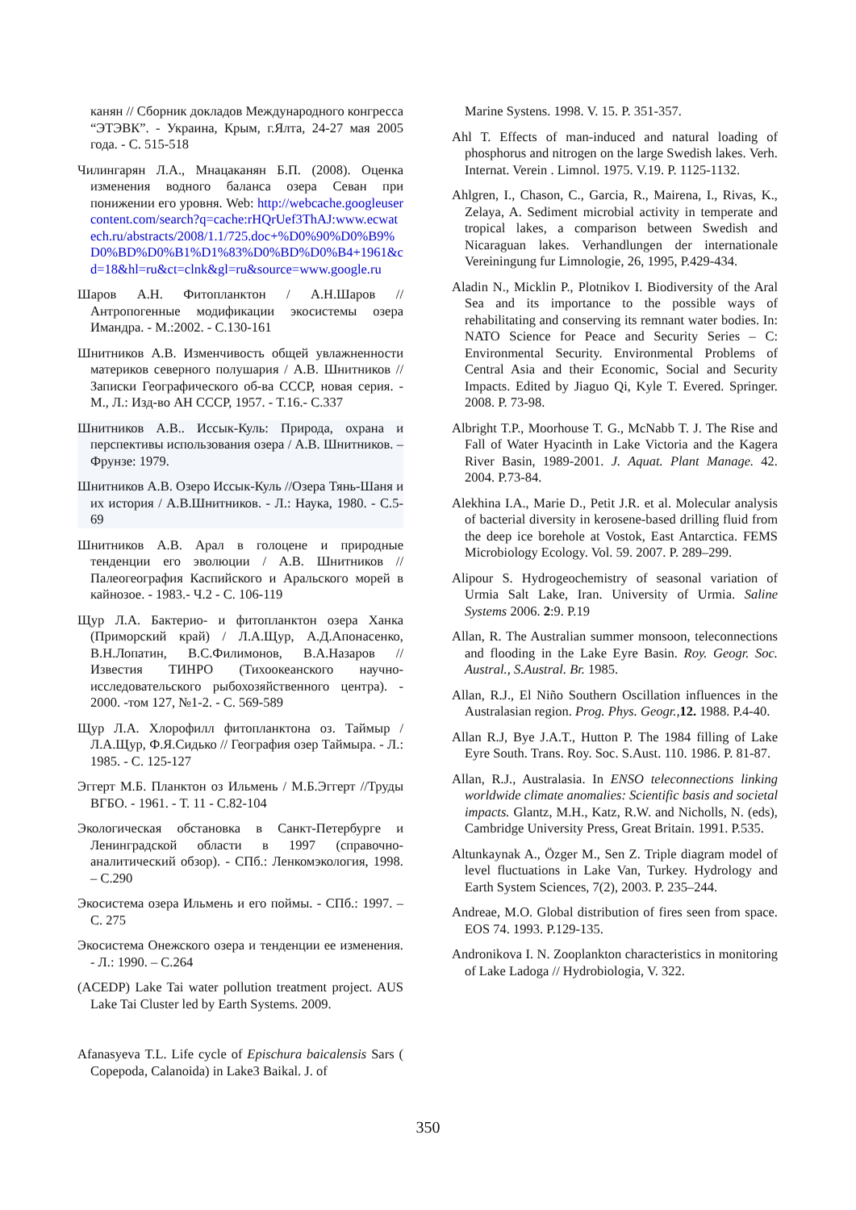канян // Сборник докладов Международного конгресса “ЭТЭВК”. - Украина, Крым, г.Ялта, 24-27 мая 2005 года. - С. 515-518
Чилингарян Л.А., Мнацаканян Б.П. (2008). Оценка изменения водного баланса озера Севан при понижении его уровня. Web: http://webcache.googleusercontent.com/search?q=cache:rHQrUef3ThAJ:www.ecwatech.ru/abstracts/2008/1.1/725.doc+%D0%90%D0%B9%D0%BD%D0%B1%D1%83%D0%BD%D0%B4+1961&cd=18&hl=ru&ct=clnk&gl=ru&source=www.google.ru
Шаров А.Н. Фитопланктон / А.Н.Шаров //Антропогенные модификации экосистемы озера Имандра. - М.:2002. - С.130-161
Шнитников А.В. Изменчивость общей увлажненности материков северного полушария / А.В. Шнитников // Записки Географического об-ва СССР, новая серия. - М., Л.: Изд-во АН СССР, 1957. - Т.16.- С.337
Шнитников А.В.. Иссык-Куль: Природа, охрана и перспективы использования озера / А.В. Шнитников. – Фрунзе: 1979.
Шнитников А.В. Озеро Иссык-Куль //Озера Тянь-Шаня и их история / А.В.Шнитников. - Л.: Наука, 1980. - С.5-69
Шнитников А.В. Арал в голоцене и природные тенденции его эволюции / А.В. Шнитников // Палеогеография Каспийского и Аральского морей в кайнозое. - 1983.- Ч.2 - С. 106-119
Щур Л.А. Бактерио- и фитопланктон озера Ханка (Приморский край) / Л.А.Щур, А.Д.Апонасенко, В.Н.Лопатин, В.С.Филимонов, В.А.Назаров // Известия ТИНРО (Тихоокеанского научно-исследовательского рыбохозяйственного центра). - 2000. -том 127, №1-2. - С. 569-589
Щур Л.А. Хлорофилл фитопланктона оз. Таймыр / Л.А.Щур, Ф.Я.Сидько // География озер Таймыра. - Л.: 1985. - С. 125-127
Эггерт М.Б. Планктон оз Ильмень / М.Б.Эггерт //Труды ВГБО. - 1961. - Т. 11 - С.82-104
Экологическая обстановка в Санкт-Петербурге и Ленинградской области в 1997 (справочно-аналитический обзор). - СПб.: Ленкомэкология, 1998. – С.290
Экосистема озера Ильмень и его поймы. - СПб.: 1997. – С. 275
Экосистема Онежского озера и тенденции ее изменения. - Л.: 1990. – С.264
(ACEDP) Lake Tai water pollution treatment project. AUS Lake Tai Cluster led by Earth Systems. 2009.
Afanasyeva T.L. Life cycle of Epischura baicalensis Sars ( Copepoda, Calanoida) in Lake3 Baikal. J. of
Marine Systens. 1998. V. 15. P. 351-357.
Ahl T. Effects of man-induced and natural loading of phosphorus and nitrogen on the large Swedish lakes. Verh. Internat. Verein . Limnol. 1975. V.19. P. 1125-1132.
Ahlgren, I., Chason, C., Garcia, R., Mairena, I., Rivas, K., Zelaya, A. Sediment microbial activity in temperate and tropical lakes, a comparison between Swedish and Nicaraguan lakes. Verhandlungen der internationale Vereiningung fur Limnologie, 26, 1995, P.429-434.
Aladin N., Micklin P., Plotnikov I. Biodiversity of the Aral Sea and its importance to the possible ways of rehabilitating and conserving its remnant water bodies. In: NATO Science for Peace and Security Series – C: Environmental Security. Environmental Problems of Central Asia and their Economic, Social and Security Impacts. Edited by Jiaguo Qi, Kyle T. Evered. Springer. 2008. P. 73-98.
Albright T.P., Moorhouse T. G., McNabb T. J. The Rise and Fall of Water Hyacinth in Lake Victoria and the Kagera River Basin, 1989-2001. J. Aquat. Plant Manage. 42. 2004. P.73-84.
Alekhina I.A., Marie D., Petit J.R. et al. Molecular analysis of bacterial diversity in kerosene-based drilling fluid from the deep ice borehole at Vostok, East Antarctica. FEMS Microbiology Ecology. Vol. 59. 2007. P. 289–299.
Alipour S. Hydrogeochemistry of seasonal variation of Urmia Salt Lake, Iran. University of Urmia. Saline Systems 2006. 2:9. P.19
Allan, R. The Australian summer monsoon, teleconnections and flooding in the Lake Eyre Basin. Roy. Geogr. Soc. Austral., S.Austral. Br. 1985.
Allan, R.J., El Niño Southern Oscillation influences in the Australasian region. Prog. Phys. Geogr., 12. 1988. P.4-40.
Allan R.J, Bye J.A.T., Hutton P. The 1984 filling of Lake Eyre South. Trans. Roy. Soc. S.Aust. 110. 1986. P. 81-87.
Allan, R.J., Australasia. In ENSO teleconnections linking worldwide climate anomalies: Scientific basis and societal impacts. Glantz, M.H., Katz, R.W. and Nicholls, N. (eds), Cambridge University Press, Great Britain. 1991. P.535.
Altunkaynak A., Özger M., Sen Z. Triple diagram model of level fluctuations in Lake Van, Turkey. Hydrology and Earth System Sciences, 7(2), 2003. P. 235–244.
Andreae, M.O. Global distribution of fires seen from space. EOS 74. 1993. P.129-135.
Andronikova I. N. Zooplankton characteristics in monitoring of Lake Ladoga // Hydrobiologia, V. 322.
350